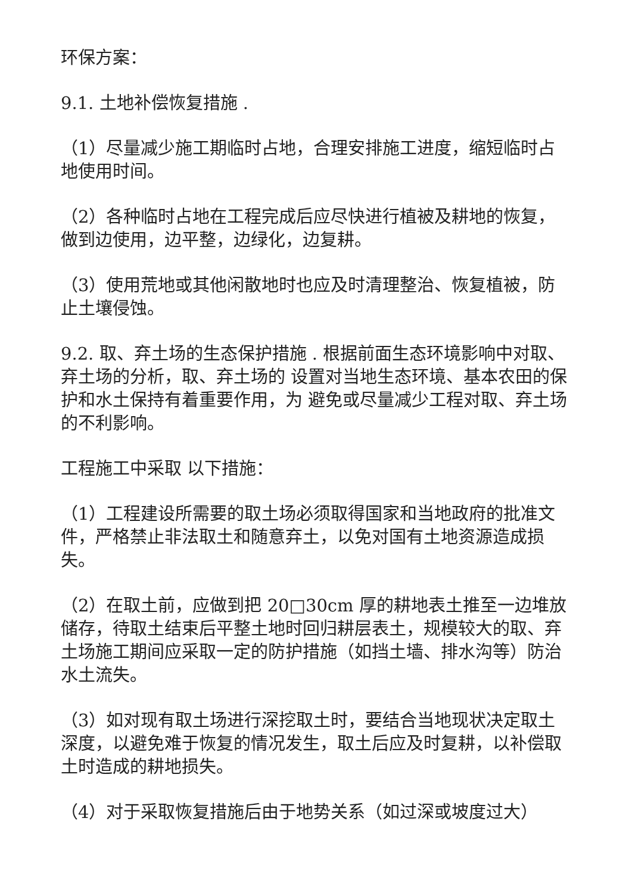环保方案：
9.1. 土地补偿恢复措施 .
（1）尽量减少施工期临时占地，合理安排施工进度，缩短临时占地使用时间。
（2）各种临时占地在工程完成后应尽快进行植被及耕地的恢复，做到边使用，边平整，边绿化，边复耕。
（3）使用荒地或其他闲散地时也应及时清理整治、恢复植被，防止土壤侵蚀。
9.2. 取、弃土场的生态保护措施 . 根据前面生态环境影响中对取、弃土场的分析，取、弃土场的 设置对当地生态环境、基本农田的保护和水土保持有着重要作用，为 避免或尽量减少工程对取、弃土场的不利影响。
工程施工中采取 以下措施：
（1）工程建设所需要的取土场必须取得国家和当地政府的批准文件，严格禁止非法取土和随意弃土，以免对国有土地资源造成损失。
（2）在取土前，应做到把 20□30cm 厚的耕地表土推至一边堆放储存，待取土结束后平整土地时回归耕层表土，规模较大的取、弃土场施工期间应采取一定的防护措施（如挡土墙、排水沟等）防治水土流失。
（3）如对现有取土场进行深挖取土时，要结合当地现状决定取土深度，以避免难于恢复的情况发生，取土后应及时复耕，以补偿取 土时造成的耕地损失。
（4）对于采取恢复措施后由于地势关系（如过深或坡度过大）